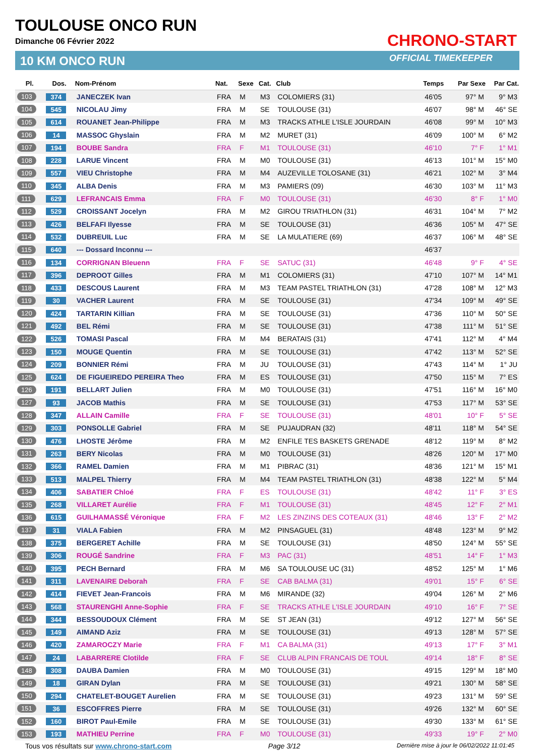TOULOUSE ONCO RUN
Dimanche 06 Février 2022
10 KM ONCO RUN
CHRONO-START
OFFICIAL TIMEKEEPER
| Pl. | Dos. | Nom-Prénom | Nat. | Sexe | Cat. | Club | Temps | Par Sexe | Par Cat. |
| --- | --- | --- | --- | --- | --- | --- | --- | --- | --- |
| 103 | 374 | JANECZEK Ivan | FRA | M | M3 | COLOMIERS (31) | 46'05 | 97° M | 9° M3 |
| 104 | 545 | NICOLAU Jimy | FRA | M | SE | TOULOUSE (31) | 46'07 | 98° M | 46° SE |
| 105 | 614 | ROUANET Jean-Philippe | FRA | M | M3 | TRACKS ATHLE L'ISLE JOURDAIN | 46'08 | 99° M | 10° M3 |
| 106 | 14 | MASSOC Ghyslain | FRA | M | M2 | MURET (31) | 46'09 | 100° M | 6° M2 |
| 107 | 194 | BOUBE Sandra | FRA | F | M1 | TOULOUSE (31) | 46'10 | 7° F | 1° M1 |
| 108 | 228 | LARUE Vincent | FRA | M | M0 | TOULOUSE (31) | 46'13 | 101° M | 15° M0 |
| 109 | 557 | VIEU Christophe | FRA | M | M4 | AUZEVILLE TOLOSANE (31) | 46'21 | 102° M | 3° M4 |
| 110 | 345 | ALBA Denis | FRA | M | M3 | PAMIERS (09) | 46'30 | 103° M | 11° M3 |
| 111 | 629 | LEFRANCAIS Emma | FRA | F | M0 | TOULOUSE (31) | 46'30 | 8° F | 1° M0 |
| 112 | 529 | CROISSANT Jocelyn | FRA | M | M2 | GIROU TRIATHLON (31) | 46'31 | 104° M | 7° M2 |
| 113 | 426 | BELFAFI Ilyesse | FRA | M | SE | TOULOUSE (31) | 46'36 | 105° M | 47° SE |
| 114 | 532 | DUBREUIL Luc | FRA | M | SE | LA MULATIERE (69) | 46'37 | 106° M | 48° SE |
| 115 | 640 | --- Dossard Inconnu --- | | | | | 46'37 | | |
| 116 | 134 | CORRIGNAN Bleuenn | FRA | F | SE | SATUC (31) | 46'48 | 9° F | 4° SE |
| 117 | 396 | DEPROOT Gilles | FRA | M | M1 | COLOMIERS (31) | 47'10 | 107° M | 14° M1 |
| 118 | 433 | DESCOUS Laurent | FRA | M | M3 | TEAM PASTEL TRIATHLON (31) | 47'28 | 108° M | 12° M3 |
| 119 | 30 | VACHER Laurent | FRA | M | SE | TOULOUSE (31) | 47'34 | 109° M | 49° SE |
| 120 | 424 | TARTARIN Killian | FRA | M | SE | TOULOUSE (31) | 47'36 | 110° M | 50° SE |
| 121 | 492 | BEL Rémi | FRA | M | SE | TOULOUSE (31) | 47'38 | 111° M | 51° SE |
| 122 | 526 | TOMASI Pascal | FRA | M | M4 | BERATAIS (31) | 47'41 | 112° M | 4° M4 |
| 123 | 150 | MOUGE Quentin | FRA | M | SE | TOULOUSE (31) | 47'42 | 113° M | 52° SE |
| 124 | 209 | BONNIER Rémi | FRA | M | JU | TOULOUSE (31) | 47'43 | 114° M | 1° JU |
| 125 | 624 | DE FIGUEIREDO PEREIRA Theo | FRA | M | ES | TOULOUSE (31) | 47'50 | 115° M | 7° ES |
| 126 | 191 | BELLART Julien | FRA | M | M0 | TOULOUSE (31) | 47'51 | 116° M | 16° M0 |
| 127 | 93 | JACOB Mathis | FRA | M | SE | TOULOUSE (31) | 47'53 | 117° M | 53° SE |
| 128 | 347 | ALLAIN Camille | FRA | F | SE | TOULOUSE (31) | 48'01 | 10° F | 5° SE |
| 129 | 303 | PONSOLLE Gabriel | FRA | M | SE | PUJAUDRAN (32) | 48'11 | 118° M | 54° SE |
| 130 | 476 | LHOSTE Jérôme | FRA | M | M2 | ENFILE TES BASKETS GRENADE | 48'12 | 119° M | 8° M2 |
| 131 | 263 | BERY Nicolas | FRA | M | M0 | TOULOUSE (31) | 48'26 | 120° M | 17° M0 |
| 132 | 366 | RAMEL Damien | FRA | M | M1 | PIBRAC (31) | 48'36 | 121° M | 15° M1 |
| 133 | 513 | MALPEL Thierry | FRA | M | M4 | TEAM PASTEL TRIATHLON (31) | 48'38 | 122° M | 5° M4 |
| 134 | 406 | SABATIER Chloé | FRA | F | ES | TOULOUSE (31) | 48'42 | 11° F | 3° ES |
| 135 | 268 | VILLARET Aurélie | FRA | F | M1 | TOULOUSE (31) | 48'45 | 12° F | 2° M1 |
| 136 | 615 | GUILHAMASSÉ Véronique | FRA | F | M2 | LES ZINZINS DES COTEAUX (31) | 48'46 | 13° F | 2° M2 |
| 137 | 31 | VIALA Fabien | FRA | M | M2 | PINSAGUEL (31) | 48'48 | 123° M | 9° M2 |
| 138 | 375 | BERGERET Achille | FRA | M | SE | TOULOUSE (31) | 48'50 | 124° M | 55° SE |
| 139 | 306 | ROUGÉ Sandrine | FRA | F | M3 | PAC (31) | 48'51 | 14° F | 1° M3 |
| 140 | 395 | PECH Bernard | FRA | M | M6 | SA TOULOUSE UC (31) | 48'52 | 125° M | 1° M6 |
| 141 | 311 | LAVENAIRE Deborah | FRA | F | SE | CAB BALMA (31) | 49'01 | 15° F | 6° SE |
| 142 | 414 | FIEVET Jean-Francois | FRA | M | M6 | MIRANDE (32) | 49'04 | 126° M | 2° M6 |
| 143 | 568 | STAURENGHI Anne-Sophie | FRA | F | SE | TRACKS ATHLE L'ISLE JOURDAIN | 49'10 | 16° F | 7° SE |
| 144 | 344 | BESSOUDOUX Clément | FRA | M | SE | ST JEAN (31) | 49'12 | 127° M | 56° SE |
| 145 | 149 | AIMAND Aziz | FRA | M | SE | TOULOUSE (31) | 49'13 | 128° M | 57° SE |
| 146 | 420 | ZAMAROCZY Marie | FRA | F | M1 | CA BALMA (31) | 49'13 | 17° F | 3° M1 |
| 147 | 24 | LABARRERE Clotilde | FRA | F | SE | CLUB ALPIN FRANCAIS DE TOUL | 49'14 | 18° F | 8° SE |
| 148 | 308 | DAUBA Damien | FRA | M | M0 | TOULOUSE (31) | 49'15 | 129° M | 18° M0 |
| 149 | 18 | GIRAN Dylan | FRA | M | SE | TOULOUSE (31) | 49'21 | 130° M | 58° SE |
| 150 | 294 | CHATELET-BOUGET Aurelien | FRA | M | SE | TOULOUSE (31) | 49'23 | 131° M | 59° SE |
| 151 | 36 | ESCOFFRES Pierre | FRA | M | SE | TOULOUSE (31) | 49'26 | 132° M | 60° SE |
| 152 | 160 | BIROT Paul-Emile | FRA | M | SE | TOULOUSE (31) | 49'30 | 133° M | 61° SE |
| 153 | 193 | MATHIEU Perrine | FRA | F | M0 | TOULOUSE (31) | 49'33 | 19° F | 2° M0 |
Tous vos résultats sur www.chrono-start.com Page 3/12 Dernière mise à jour le 06/02/2022 11:01:45